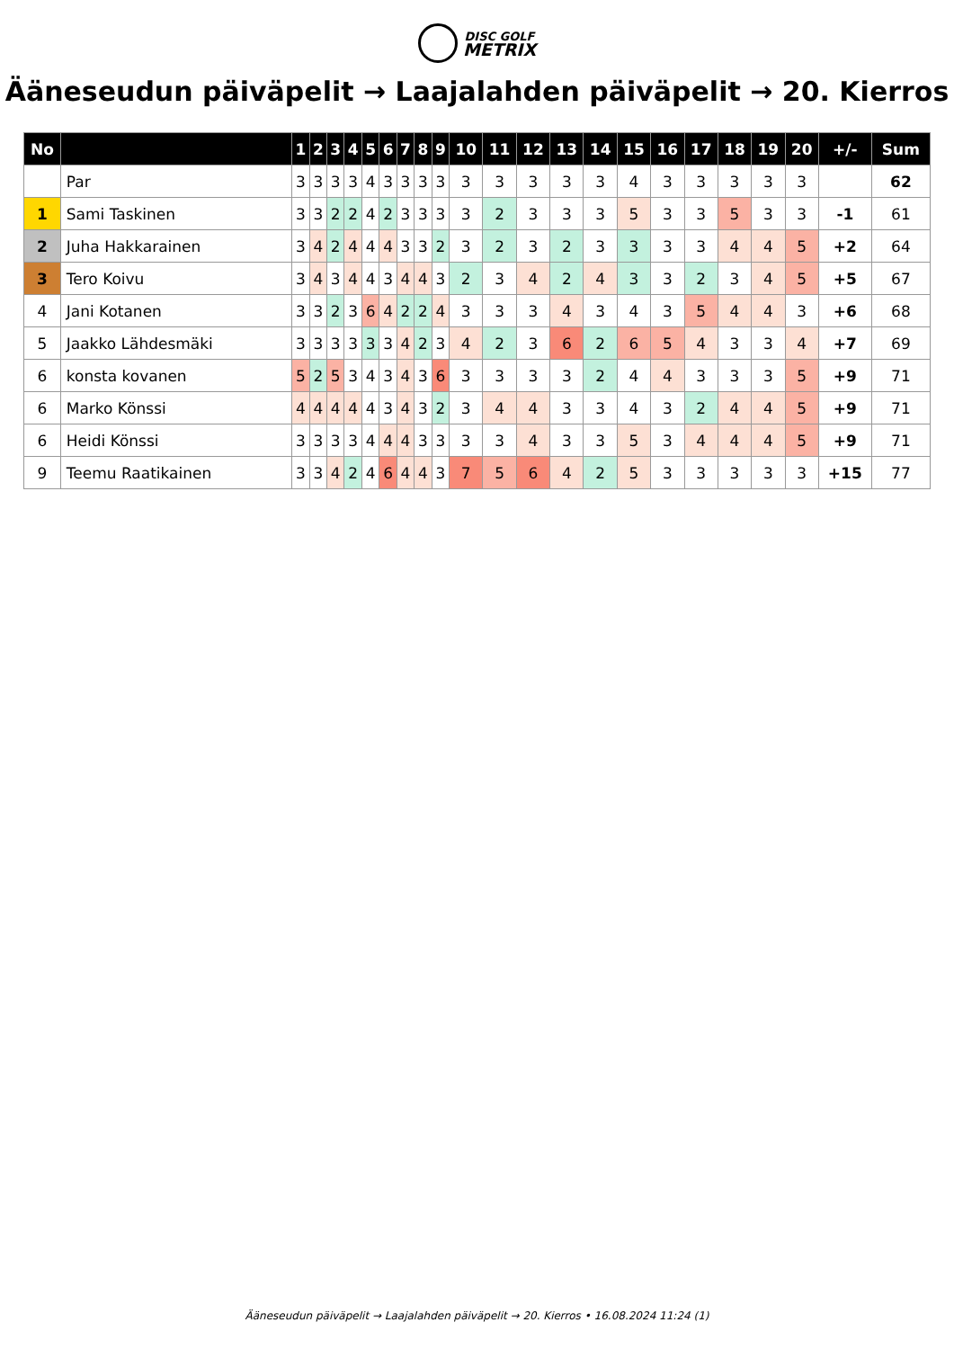DISC GOLF
METRIX
Ääneseudun päiväpelit → Laajalahden päiväpelit → 20. Kierros
| No | | 1 | 2 | 3 | 4 | 5 | 6 | 7 | 8 | 9 | 10 | 11 | 12 | 13 | 14 | 15 | 16 | 17 | 18 | 19 | 20 | +/- | Sum |
| --- | --- | --- | --- | --- | --- | --- | --- | --- | --- | --- | --- | --- | --- | --- | --- | --- | --- | --- | --- | --- | --- | --- | --- |
| | Par | 3 | 3 | 3 | 3 | 4 | 3 | 3 | 3 | 3 | 3 | 3 | 3 | 3 | 3 | 4 | 3 | 3 | 3 | 3 | 3 | | 62 |
| 1 | Sami Taskinen | 3 | 3 | 2 | 2 | 4 | 2 | 3 | 3 | 3 | 3 | 2 | 3 | 3 | 3 | 5 | 3 | 3 | 5 | 3 | 3 | -1 | 61 |
| 2 | Juha Hakkarainen | 3 | 4 | 2 | 4 | 4 | 4 | 3 | 3 | 2 | 3 | 2 | 3 | 2 | 3 | 3 | 3 | 3 | 4 | 4 | 5 | +2 | 64 |
| 3 | Tero Koivu | 3 | 4 | 3 | 4 | 4 | 3 | 4 | 4 | 3 | 2 | 3 | 4 | 2 | 4 | 3 | 3 | 2 | 3 | 4 | 5 | +5 | 67 |
| 4 | Jani Kotanen | 3 | 3 | 2 | 3 | 6 | 4 | 2 | 2 | 4 | 3 | 3 | 3 | 4 | 3 | 4 | 3 | 5 | 4 | 4 | 3 | +6 | 68 |
| 5 | Jaakko Lähdesmäki | 3 | 3 | 3 | 3 | 3 | 3 | 4 | 2 | 3 | 4 | 2 | 3 | 6 | 2 | 6 | 5 | 4 | 3 | 3 | 4 | +7 | 69 |
| 6 | konsta kovanen | 5 | 2 | 5 | 3 | 4 | 3 | 4 | 3 | 6 | 3 | 3 | 3 | 3 | 2 | 4 | 4 | 3 | 3 | 3 | 5 | +9 | 71 |
| 6 | Marko Könssi | 4 | 4 | 4 | 4 | 4 | 3 | 4 | 3 | 2 | 3 | 4 | 4 | 3 | 3 | 4 | 3 | 2 | 4 | 4 | 5 | +9 | 71 |
| 6 | Heidi Könssi | 3 | 3 | 3 | 3 | 4 | 4 | 4 | 3 | 3 | 3 | 3 | 4 | 3 | 3 | 5 | 3 | 4 | 4 | 4 | 5 | +9 | 71 |
| 9 | Teemu Raatikainen | 3 | 3 | 4 | 2 | 4 | 6 | 4 | 4 | 3 | 7 | 5 | 6 | 4 | 2 | 5 | 3 | 3 | 3 | 3 | 3 | +15 | 77 |
Ääneseudun päiväpelit → Laajalahden päiväpelit → 20. Kierros • 16.08.2024 11:24 (1)